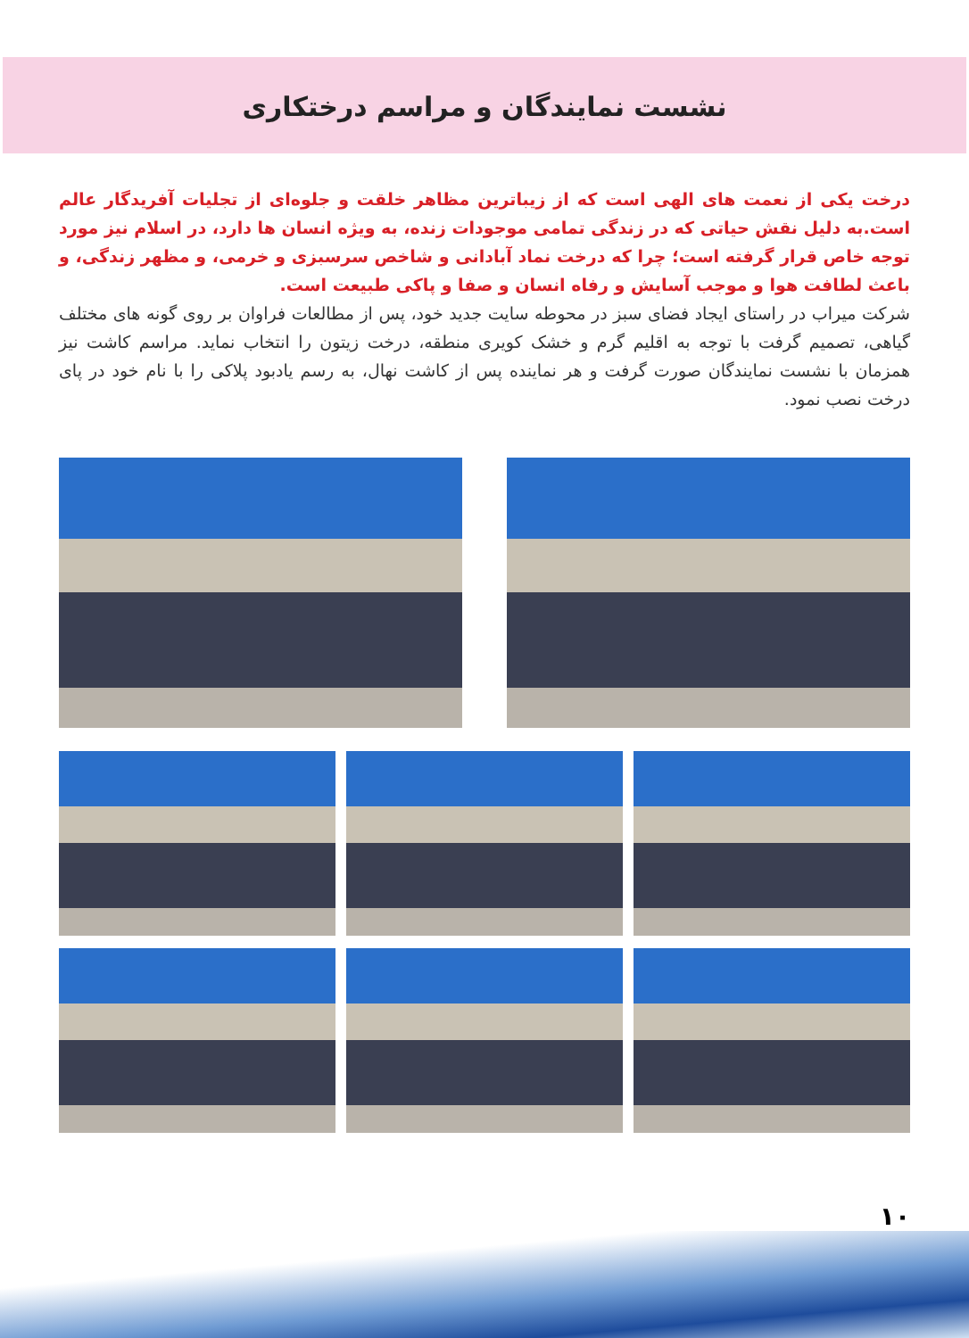نشست نمایندگان و مراسم درختکاری
درخت یکی از نعمت های الهی است که از زیباترین مظاهر خلقت و جلوه‌ای از تجلیات آفریدگار عالم است.به دلیل نقش حیاتی که در زندگی تمامی موجودات زنده، به ویژه انسان ها دارد، در اسلام نیز مورد توجه خاص قرار گرفته است؛ چرا که درخت نماد آبادانی و شاخص سرسبزی و خرمی، و مظهر زندگی، و باعث لطافت هوا و موجب آسایش و رفاه انسان و صفا و پاکی طبیعت است.
شرکت میراب در راستای ایجاد فضای سبز در محوطه سایت جدید خود، پس از مطالعات فراوان بر روی گونه های مختلف گیاهی، تصمیم گرفت با توجه به اقلیم گرم و خشک کویری منطقه، درخت زیتون را انتخاب نماید. مراسم کاشت نیز همزمان با نشست نمایندگان صورت گرفت و هر نماینده پس از کاشت نهال، به رسم یادبود پلاکی را با نام خود در پای درخت نصب نمود.
۱۰